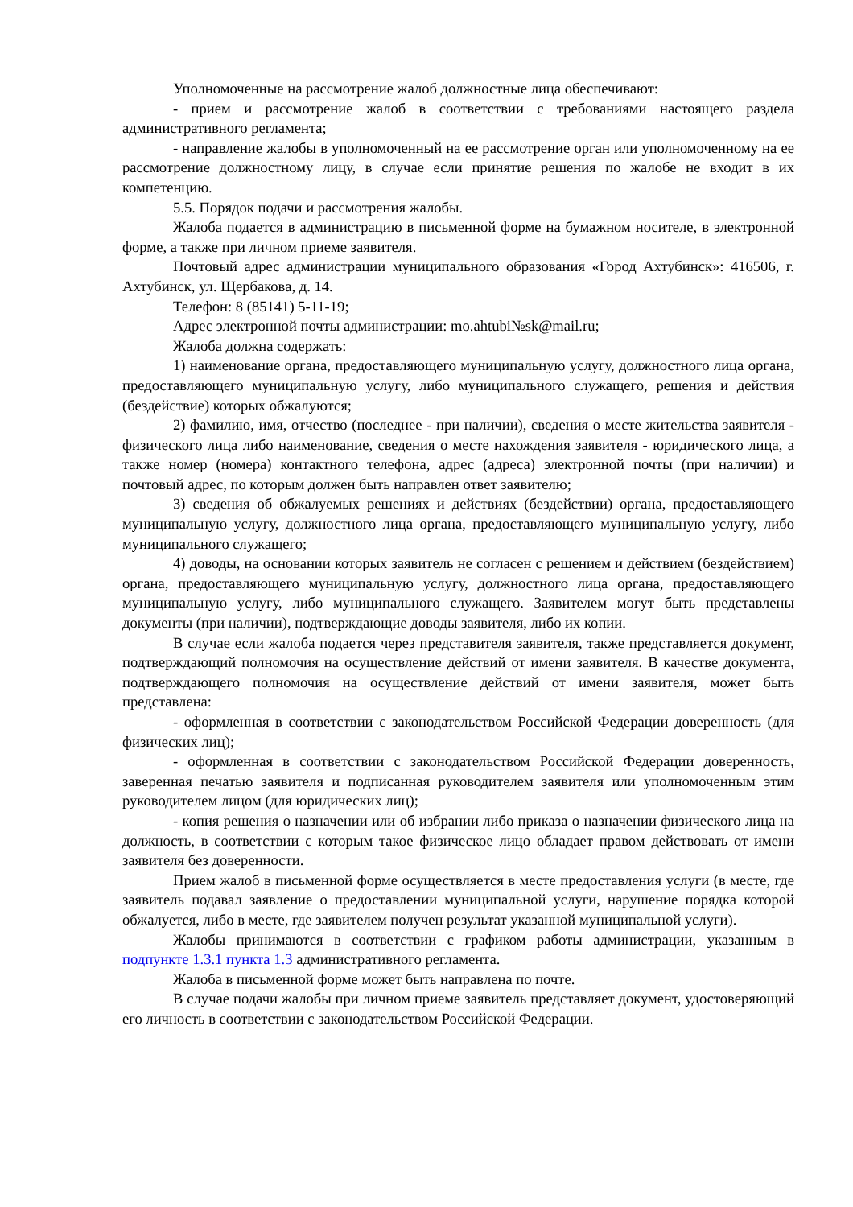Уполномоченные на рассмотрение жалоб должностные лица обеспечивают:
- прием и рассмотрение жалоб в соответствии с требованиями настоящего раздела административного регламента;
- направление жалобы в уполномоченный на ее рассмотрение орган или уполномоченному на ее рассмотрение должностному лицу, в случае если принятие решения по жалобе не входит в их компетенцию.
5.5. Порядок подачи и рассмотрения жалобы.
Жалоба подается в администрацию в письменной форме на бумажном носителе, в электронной форме, а также при личном приеме заявителя.
Почтовый адрес администрации муниципального образования «Город Ахтубинск»: 416506, г. Ахтубинск, ул. Щербакова, д. 14.
Телефон: 8 (85141) 5-11-19;
Адрес электронной почты администрации: mo.ahtubi№sk@mail.ru;
Жалоба должна содержать:
1) наименование органа, предоставляющего муниципальную услугу, должностного лица органа, предоставляющего муниципальную услугу, либо муниципального служащего, решения и действия (бездействие) которых обжалуются;
2) фамилию, имя, отчество (последнее - при наличии), сведения о месте жительства заявителя - физического лица либо наименование, сведения о месте нахождения заявителя - юридического лица, а также номер (номера) контактного телефона, адрес (адреса) электронной почты (при наличии) и почтовый адрес, по которым должен быть направлен ответ заявителю;
3) сведения об обжалуемых решениях и действиях (бездействии) органа, предоставляющего муниципальную услугу, должностного лица органа, предоставляющего муниципальную услугу, либо муниципального служащего;
4) доводы, на основании которых заявитель не согласен с решением и действием (бездействием) органа, предоставляющего муниципальную услугу, должностного лица органа, предоставляющего муниципальную услугу, либо муниципального служащего. Заявителем могут быть представлены документы (при наличии), подтверждающие доводы заявителя, либо их копии.
В случае если жалоба подается через представителя заявителя, также представляется документ, подтверждающий полномочия на осуществление действий от имени заявителя. В качестве документа, подтверждающего полномочия на осуществление действий от имени заявителя, может быть представлена:
- оформленная в соответствии с законодательством Российской Федерации доверенность (для физических лиц);
- оформленная в соответствии с законодательством Российской Федерации доверенность, заверенная печатью заявителя и подписанная руководителем заявителя или уполномоченным этим руководителем лицом (для юридических лиц);
- копия решения о назначении или об избрании либо приказа о назначении физического лица на должность, в соответствии с которым такое физическое лицо обладает правом действовать от имени заявителя без доверенности.
Прием жалоб в письменной форме осуществляется в месте предоставления услуги (в месте, где заявитель подавал заявление о предоставлении муниципальной услуги, нарушение порядка которой обжалуется, либо в месте, где заявителем получен результат указанной муниципальной услуги).
Жалобы принимаются в соответствии с графиком работы администрации, указанным в подпункте 1.3.1 пункта 1.3 административного регламента.
Жалоба в письменной форме может быть направлена по почте.
В случае подачи жалобы при личном приеме заявитель представляет документ, удостоверяющий его личность в соответствии с законодательством Российской Федерации.